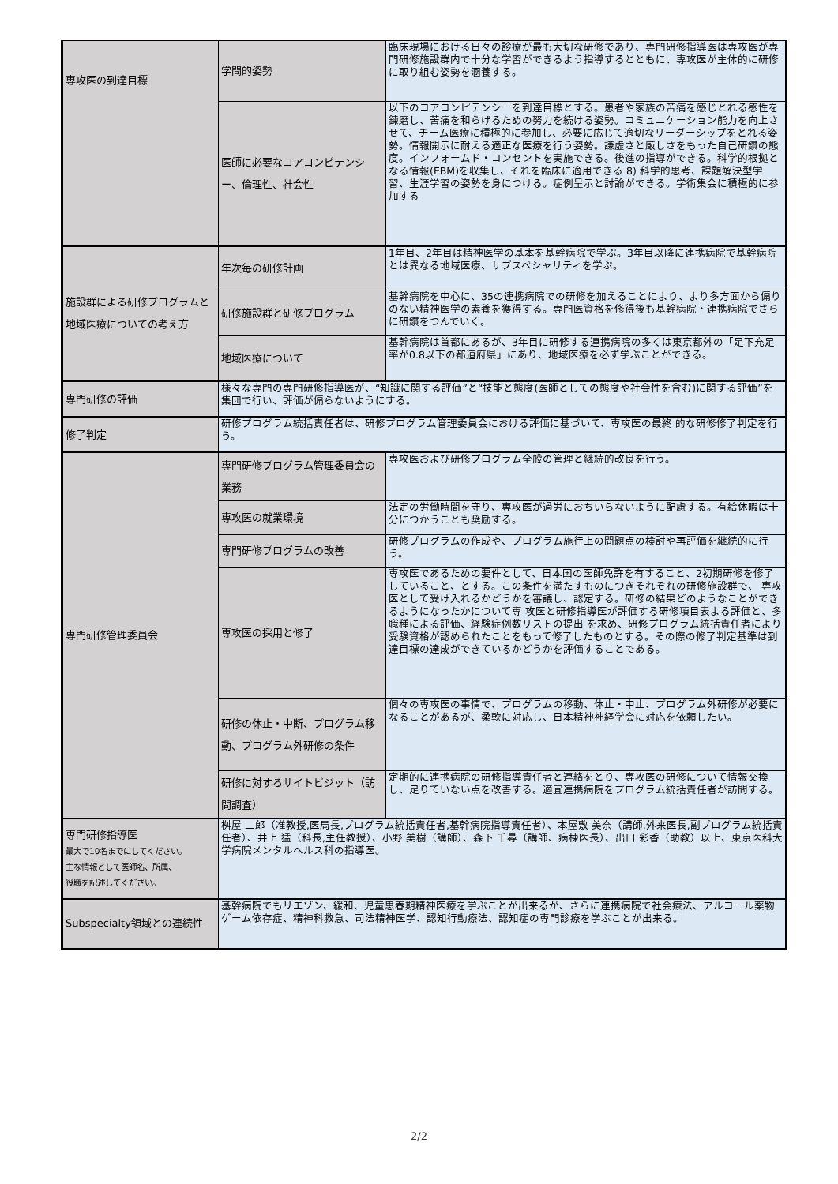| 専攻医の到達目標 | 学問的姿勢 | 臨床現場における日々の診療が最も大切な研修であり、専門研修指導医は専攻医が専門研修施設群内で十分な学習ができるよう指導するとともに、専攻医が主体的に研修に取り組む姿勢を涵養する。 |
| | 医師に必要なコアコンピテンシー、倫理性、社会性 | 以下のコアコンピテンシーを到達目標とする。患者や家族の苦痛を感じとれる感性を鍊磨し、苦痛を和らげるための努力を続ける姿勢。コミュニケーション能力を向上させて、チーム医療に積極的に参加し、必要に応じて適切なリーダーシップをとれる姿勢。情報開示に耐える適正な医療を行う姿勢。謙虚さと厳しさをもった自己研鑽の態度。インフォームド・コンセントを実施できる。後進の指導ができる。科学的根拠となる情報(EBM)を収集し、それを臨床に適用できる 8) 科学的思考、課題解決型学習、生涯学習の姿勢を身につける。症例呈示と討論ができる。学術集会に積極的に参加する |
| 施設群による研修プログラムと地域医療についての考え方 | 年次毎の研修計画 | 1年目、2年目は精神医学の基本を基幹病院で学ぶ。3年目以降に連携病院で基幹病院とは異なる地域医療、サブスペシャリティを学ぶ。 |
| | 研修施設群と研修プログラム | 基幹病院を中心に、35の連携病院での研修を加えることにより、より多方面から偏りのない精神医学の素養を獲得する。専門医資格を修得後も基幹病院・連携病院でさらに研鑽をつんでいく。 |
| | 地域医療について | 基幹病院は首都にあるが、3年目に研修する連携病院の多くは東京都外の「足下充足率が0.8以下の都道府県」にあり、地域医療を必ず学ぶことができる。 |
| 専門研修の評価 | 様々な専門の専門研修指導医が、“知識に関する評価”と“技能と態度(医師としての態度や社会性を含む)に関する評価”を集団で行い、評価が偏らないようにする。 | |
| 修了判定 | 研修プログラム統括責任者は、研修プログラム管理委員会における評価に基づいて、専攻医の最終 的な研修修了判定を行う。 | |
| 専門研修管理委員会 | 専門研修プログラム管理委員会の業務 | 専攻医および研修プログラム全般の管理と継続的改良を行う。 |
| | 専攻医の就業環境 | 法定の労働時間を守り、専攻医が過労におちいらないように配慮する。有給休暇は十分につかうことも奨励する。 |
| | 専門研修プログラムの改善 | 研修プログラムの作成や、プログラム施行上の問題点の検討や再評価を継続的に行う。 |
| | 専攻医の採用と修了 | 専攻医であるための要件として、日本国の医師免許を有すること、2初期研修を修了していること、とする。この条件を満たすものにつきそれぞれの研修施設群で、 専攻医として受け入れるかどうかを審議し、認定する。研修の結果どのようなことができるようになったかについて専 攻医と研修指導医が評価する研修項目表よる評価と、多職種による評価、経験症例数リストの提出 を求め、研修プログラム統括責任者により受験資格が認められたことをもって修了したものとする。その際の修了判定基準は到達目標の達成ができているかどうかを評価することである。 |
| | 研修の休止・中断、プログラム移動、プログラム外研修の条件 | 個々の専攻医の事情で、プログラムの移動、休止・中止、プログラム外研修が必要になることがあるが、柔軟に対応し、日本精神神経学会に対応を依頼したい。 |
| | 研修に対するサイトビジット（訪問調査） | 定期的に連携病院の研修指導責任者と連絡をとり、専攻医の研修について情報交換し、足りていない点を改善する。適宜連携病院をプログラム統括責任者が訪問する。 |
| 専門研修指導医 最大で10名までにしてください。 主な情報として医師名、所属、 役職を記述してください。 | 桝屋 二郎（准教授,医局長,プログラム統括責任者,基幹病院指導責任者）、本屋敷 美奈（講師,外来医長,副プログラム統括責任者）、井上 猛（科長,主任教授）、小野 美樹（講師）、森下 千尋（講師、病棟医長）、出口 彩香（助教）以上、東京医科大学病院メンタルヘルス科の指導医。 | |
| Subspecialty領域との連続性 | 基幹病院でもリエゾン、緩和、児童思春期精神医療を学ぶことが出来るが、さらに連携病院で社会療法、アルコール薬物ゲーム依存症、精神科救急、司法精神医学、認知行動療法、認知症の専門診療を学ぶことが出来る。 | |
2/2